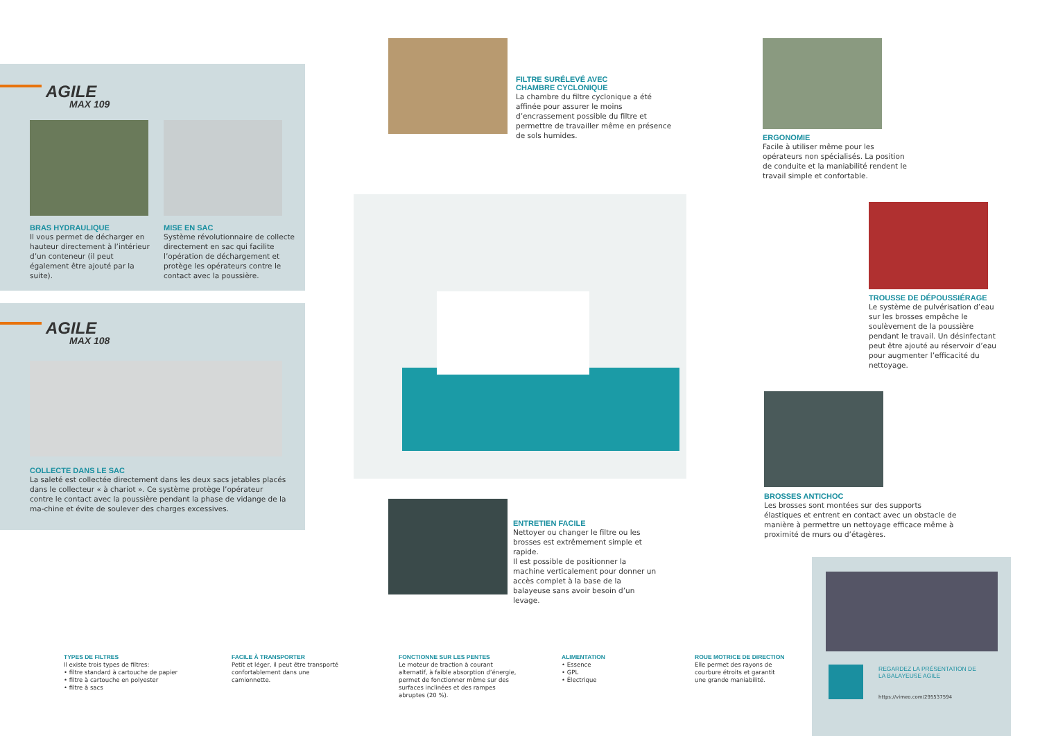AGILE
MAX 109
BRAS HYDRAULIQUE
Il vous permet de décharger en hauteur directement à l’intérieur d’un conteneur (il peut également être ajouté par la suite).
MISE EN SAC
Système révolutionnaire de collecte directement en sac qui facilite l’opération de déchargement et protège les opérateurs contre le contact avec la poussière.
AGILE
MAX 108
COLLECTE DANS LE SAC
La saleté est collectée directement dans les deux sacs jetables placés dans le collecteur « à chariot ». Ce système protège l’opérateur contre le contact avec la poussière pendant la phase de vidange de la ma-chine et évite de soulever des charges excessives.
FILTRE SURÉLEVÉ AVEC
CHAMBRE CYCLONIQUE
La chambre du filtre cyclonique a été affinée pour assurer le moins d’encrassement possible du filtre et permettre de travailler même en présence de sols humides.
ERGONOMIE
Facile à utiliser même pour les opérateurs non spécialisés. La position de conduite et la maniabilité rendent le travail simple et confortable.
TROUSSE DE DÉPOUSSIÉRAGE
Le système de pulvérisation d’eau sur les brosses empêche le soulèvement de la poussière pendant le travail. Un désinfectant peut être ajouté au réservoir d’eau pour augmenter l’efficacité du nettoyage.
BROSSES ANTICHOC
Les brosses sont montées sur des supports élastiques et entrent en contact avec un obstacle de manière à permettre un nettoyage efficace même à proximité de murs ou d’étagères.
ENTRETIEN FACILE
Nettoyer ou changer le filtre ou les brosses est extrêmement simple et rapide.
Il est possible de positionner la machine verticalement pour donner un accès complet à la base de la balayeuse sans avoir besoin d’un levage.
REGARDEZ LA PRÉSENTATION DE LA BALAYEUSE AGILE
https://vimeo.com/295537594
TYPES DE FILTRES
Il existe trois types de filtres:
• filtre standard à cartouche de papier
• filtre à cartouche en polyester
• filtre à sacs
FACILE À TRANSPORTER
Petit et léger, il peut être transporté confortablement dans une camionnette.
FONCTIONNE SUR LES PENTES
Le moteur de traction à courant alternatif, à faible absorption d’énergie, permet de fonctionner même sur des surfaces inclinées et des rampes abruptes (20 %).
ALIMENTATION
• Essence
• GPL
• Électrique
ROUE MOTRICE DE DIRECTION
Elle permet des rayons de courbure étroits et garantit une grande maniabilité.